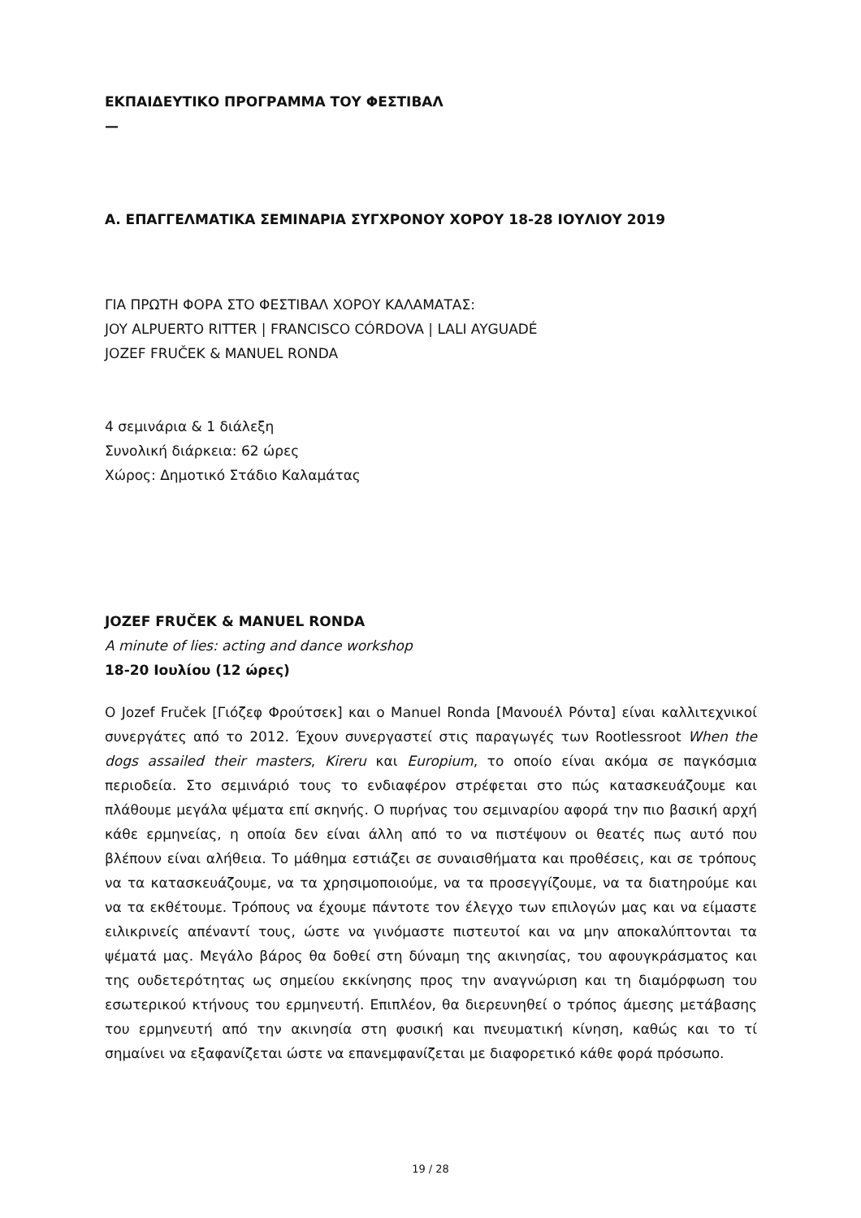ΕΚΠΑΙΔΕΥΤΙΚΟ ΠΡΟΓΡΑΜΜΑ ΤΟΥ ΦΕΣΤΙΒΑΛ
—
Α. ΕΠΑΓΓΕΛΜΑΤΙΚΑ ΣΕΜΙΝΑΡΙΑ ΣΥΓΧΡΟΝΟΥ ΧΟΡΟΥ 18-28 ΙΟΥΛΙΟΥ 2019
ΓΙΑ ΠΡΩΤΗ ΦΟΡΑ ΣΤΟ ΦΕΣΤΙΒΑΛ ΧΟΡΟΥ ΚΑΛΑΜΑΤΑΣ:
JOY ALPUERTO RITTER | FRANCISCO CÓRDOVA | LALI AYGUADÉ
JOZEF FRUČEK & MANUEL RONDA
4 σεμινάρια & 1 διάλεξη
Συνολική διάρκεια: 62 ώρες
Χώρος: Δημοτικό Στάδιο Καλαμάτας
JOZEF FRUČEK & MANUEL RONDA
A minute of lies: acting and dance workshop
18-20 Ιουλίου (12 ώρες)
Ο Jozef Fruček [Γιόζεφ Φρούτσεκ] και ο Manuel Ronda [Μανουέλ Ρόντα] είναι καλλιτεχνικοί συνεργάτες από το 2012. Έχουν συνεργαστεί στις παραγωγές των Rootlessroot When the dogs assailed their masters, Kireru και Europium, το οποίο είναι ακόμα σε παγκόσμια περιοδεία. Στο σεμινάριό τους το ενδιαφέρον στρέφεται στο πώς κατασκευάζουμε και πλάθουμε μεγάλα ψέματα επί σκηνής. Ο πυρήνας του σεμιναρίου αφορά την πιο βασική αρχή κάθε ερμηνείας, η οποία δεν είναι άλλη από το να πιστέψουν οι θεατές πως αυτό που βλέπουν είναι αλήθεια. Το μάθημα εστιάζει σε συναισθήματα και προθέσεις, και σε τρόπους να τα κατασκευάζουμε, να τα χρησιμοποιούμε, να τα προσεγγίζουμε, να τα διατηρούμε και να τα εκθέτουμε. Τρόπους να έχουμε πάντοτε τον έλεγχο των επιλογών μας και να είμαστε ειλικρινείς απέναντί τους, ώστε να γινόμαστε πιστευτοί και να μην αποκαλύπτονται τα ψέματά μας. Μεγάλο βάρος θα δοθεί στη δύναμη της ακινησίας, του αφουγκράσματος και της ουδετερότητας ως σημείου εκκίνησης προς την αναγνώριση και τη διαμόρφωση του εσωτερικού κτήνους του ερμηνευτή. Επιπλέον, θα διερευνηθεί ο τρόπος άμεσης μετάβασης του ερμηνευτή από την ακινησία στη φυσική και πνευματική κίνηση, καθώς και το τί σημαίνει να εξαφανίζεται ώστε να επανεμφανίζεται με διαφορετικό κάθε φορά πρόσωπο.
19 / 28